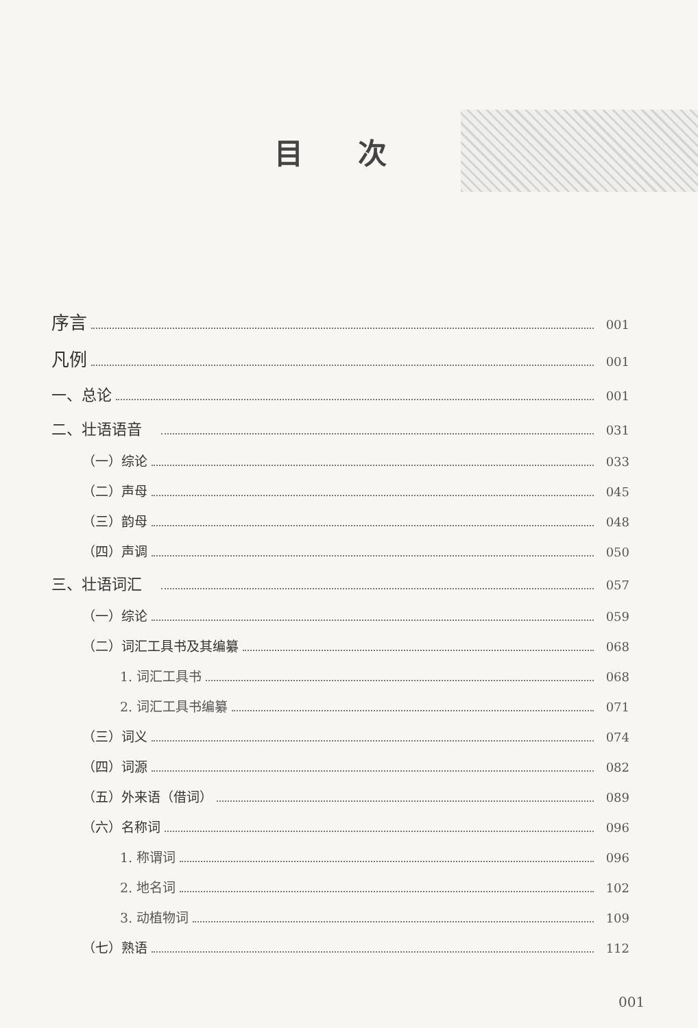目次
序言 001
凡例 001
一、总论 001
二、壮语语音　 031
（一）综论 033
（二）声母 045
（三）韵母 048
（四）声调 050
三、壮语词汇　 057
（一）综论 059
（二）词汇工具书及其编纂 068
1. 词汇工具书 068
2. 词汇工具书编纂 071
（三）词义 074
（四）词源 082
（五）外来语（借词） 089
（六）名称词 096
1. 称谓词 096
2. 地名词 102
3. 动植物词 109
（七）熟语 112
001